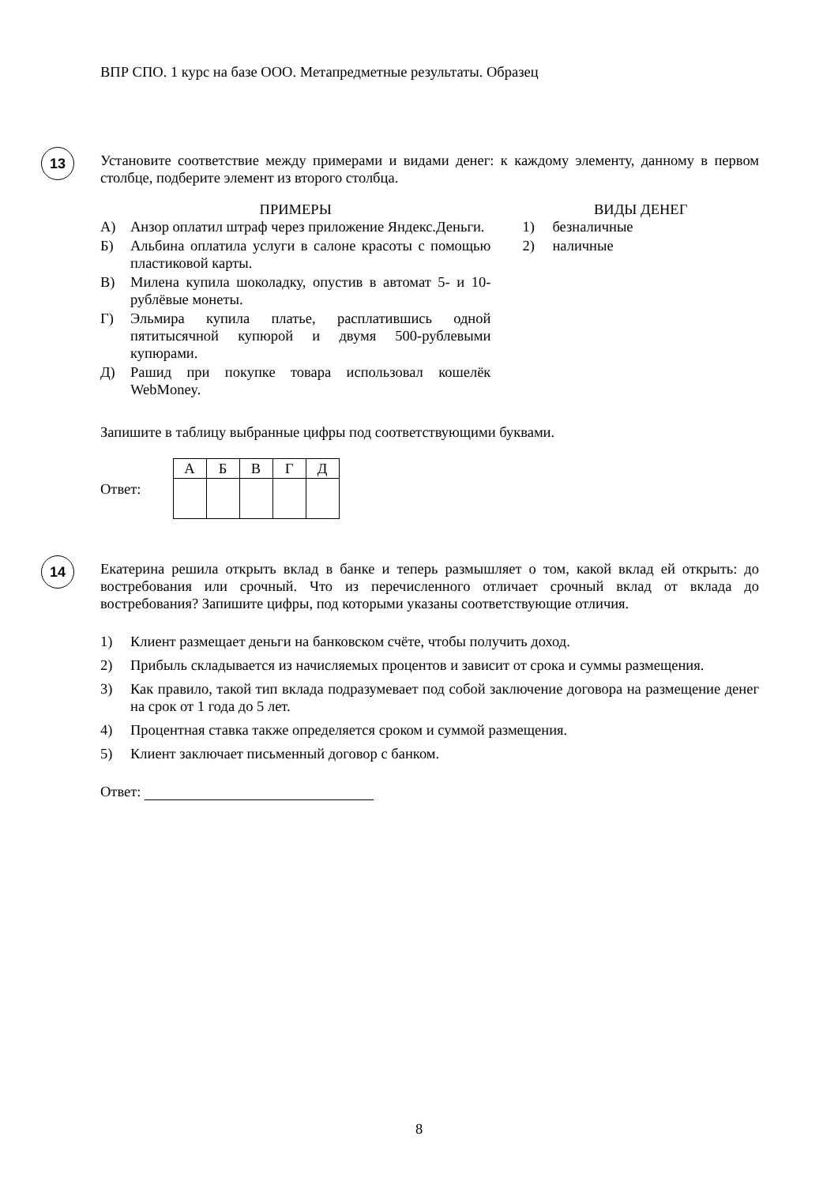ВПР СПО. 1 курс на базе ООО. Метапредметные результаты. Образец
13
Установите соответствие между примерами и видами денег: к каждому элементу, данному в первом столбце, подберите элемент из второго столбца.
ПРИМЕРЫ
А) Анзор оплатил штраф через приложение Яндекс.Деньги.
Б) Альбина оплатила услуги в салоне красоты с помощью пластиковой карты.
В) Милена купила шоколадку, опустив в автомат 5- и 10-рублёвые монеты.
Г) Эльмира купила платье, расплатившись одной пятитысячной купюрой и двумя 500-рублевыми купюрами.
Д) Рашид при покупке товара использовал кошелёк WebMoney.
ВИДЫ ДЕНЕГ
1) безналичные
2) наличные
Запишите в таблицу выбранные цифры под соответствующими буквами.
Ответ:
| А | Б | В | Г | Д |
| --- | --- | --- | --- | --- |
14
Екатерина решила открыть вклад в банке и теперь размышляет о том, какой вклад ей открыть: до востребования или срочный. Что из перечисленного отличает срочный вклад от вклада до востребования? Запишите цифры, под которыми указаны соответствующие отличия.
1) Клиент размещает деньги на банковском счёте, чтобы получить доход.
2) Прибыль складывается из начисляемых процентов и зависит от срока и суммы размещения.
3) Как правило, такой тип вклада подразумевает под собой заключение договора на размещение денег на срок от 1 года до 5 лет.
4) Процентная ставка также определяется сроком и суммой размещения.
5) Клиент заключает письменный договор с банком.
Ответ:
8